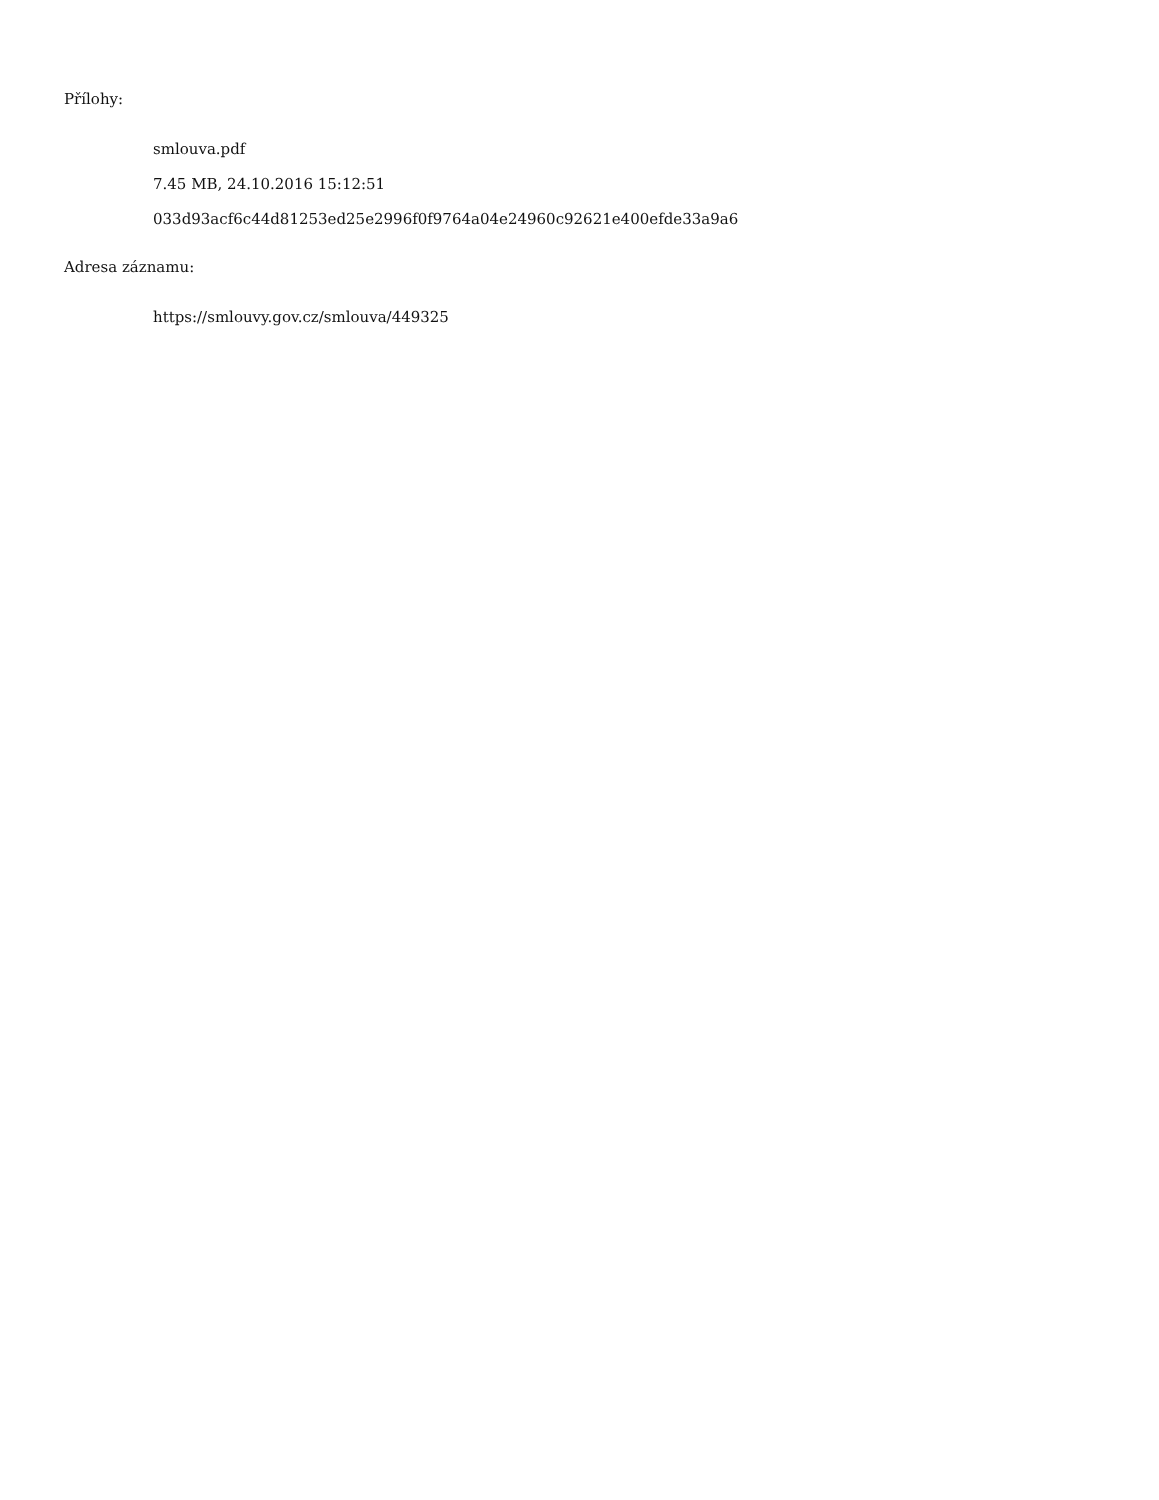Přílohy:
smlouva.pdf
7.45 MB, 24.10.2016 15:12:51
033d93acf6c44d81253ed25e2996f0f9764a04e24960c92621e400efde33a9a6
Adresa záznamu:
https://smlouvy.gov.cz/smlouva/449325